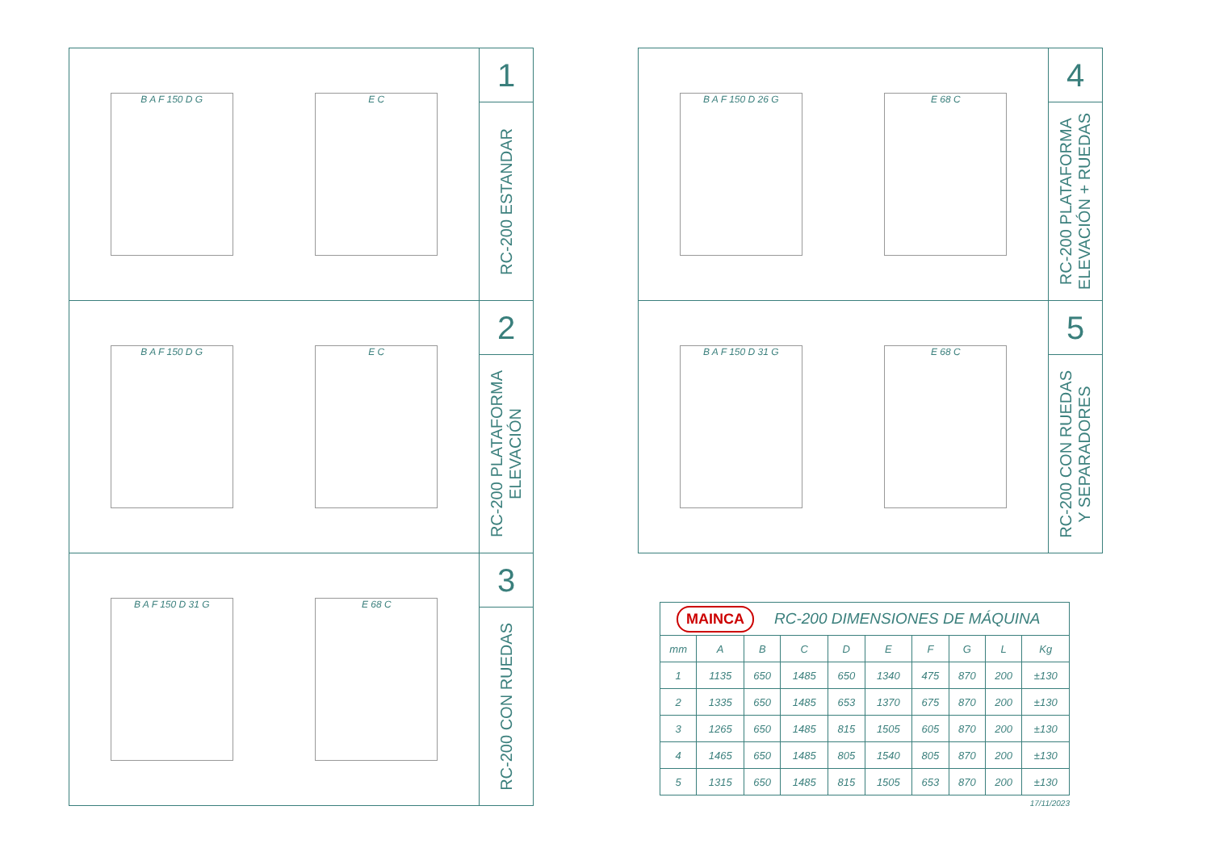B A F 150 D G E C
1
RC-200 ESTANDAR
B A F 150 D G E C
2
RC-200 PLATAFORMA
ELEVACIÓN
B A F 150 D 31 G E 68 C
3
RC-200 CON RUEDAS
B A F 150 D 26 G E 68 C
4
RC-200 PLATAFORMA
ELEVACIÓN + RUEDAS
B A F 150 D 31 G E 68 C
5
RC-200 CON RUEDAS
Y SEPARADORES
MAINCA RC-200 DIMENSIONES DE MÁQUINA
| mm | A | B | C | D | E | F | G | L | Kg |
| --- | --- | --- | --- | --- | --- | --- | --- | --- | --- |
| 1 | 1135 | 650 | 1485 | 650 | 1340 | 475 | 870 | 200 | ±130 |
| 2 | 1335 | 650 | 1485 | 653 | 1370 | 675 | 870 | 200 | ±130 |
| 3 | 1265 | 650 | 1485 | 815 | 1505 | 605 | 870 | 200 | ±130 |
| 4 | 1465 | 650 | 1485 | 805 | 1540 | 805 | 870 | 200 | ±130 |
| 5 | 1315 | 650 | 1485 | 815 | 1505 | 653 | 870 | 200 | ±130 |
17/11/2023